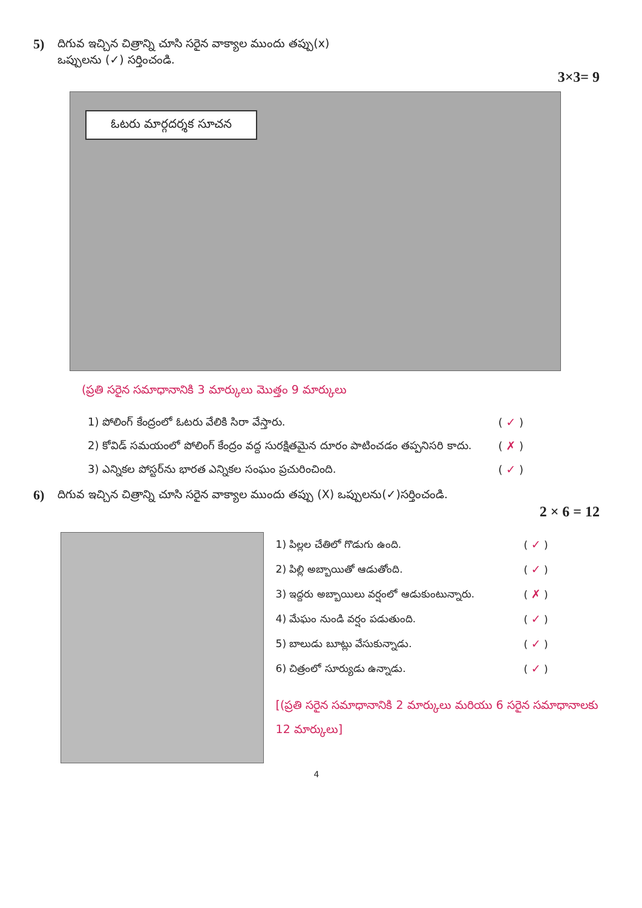5)
దిగువ ఇచ్చిన చిత్రాన్ని చూసి సరైన వాక్యాల ముందు తప్పు(x)
ఒప్పులను (✓) సర్తించండి.
3×3= 9
ఓటరు మార్గదర్శక సూచన
(ప్రతి సరైన సమాధానానికి 3 మార్కులు మొత్తం 9 మార్కులు
1) పోలింగ్ కేంద్రంలో ఓటరు వేలికి సిరా వేస్తారు. ( ✓ )
2) కోవిడ్ సమయంలో పోలింగ్ కేంద్రం వద్ద సురక్షితమైన దూరం పాటించడం తప్పనిసరి కాదు. ( ✗ )
3) ఎన్నికల పోస్టర్‌ను భారత ఎన్నికల సంఘం ప్రచురించింది. ( ✓ )
6)
దిగువ ఇచ్చిన చిత్రాన్ని చూసి సరైన వాక్యాల ముందు తప్పు (X) ఒప్పులను(✓)సర్తించండి.
2 × 6 = 12
1) పిల్లల చేతిలో గొడుగు ఉంది. ( ✓ )
2) పిల్లి అబ్బాయితో ఆడుతోంది. ( ✓ )
3) ఇద్దరు అబ్బాయిలు వర్షంలో ఆడుకుంటున్నారు. ( ✗ )
4) మేఘం నుండి వర్షం పడుతుంది. ( ✓ )
5) బాలుడు బూట్లు వేసుకున్నాడు. ( ✓ )
6) చిత్రంలో సూర్యుడు ఉన్నాడు. ( ✓ )
[(ప్రతి సరైన సమాధానానికి 2 మార్కులు మరియు 6 సరైన సమాధానాలకు 12 మార్కులు]
4